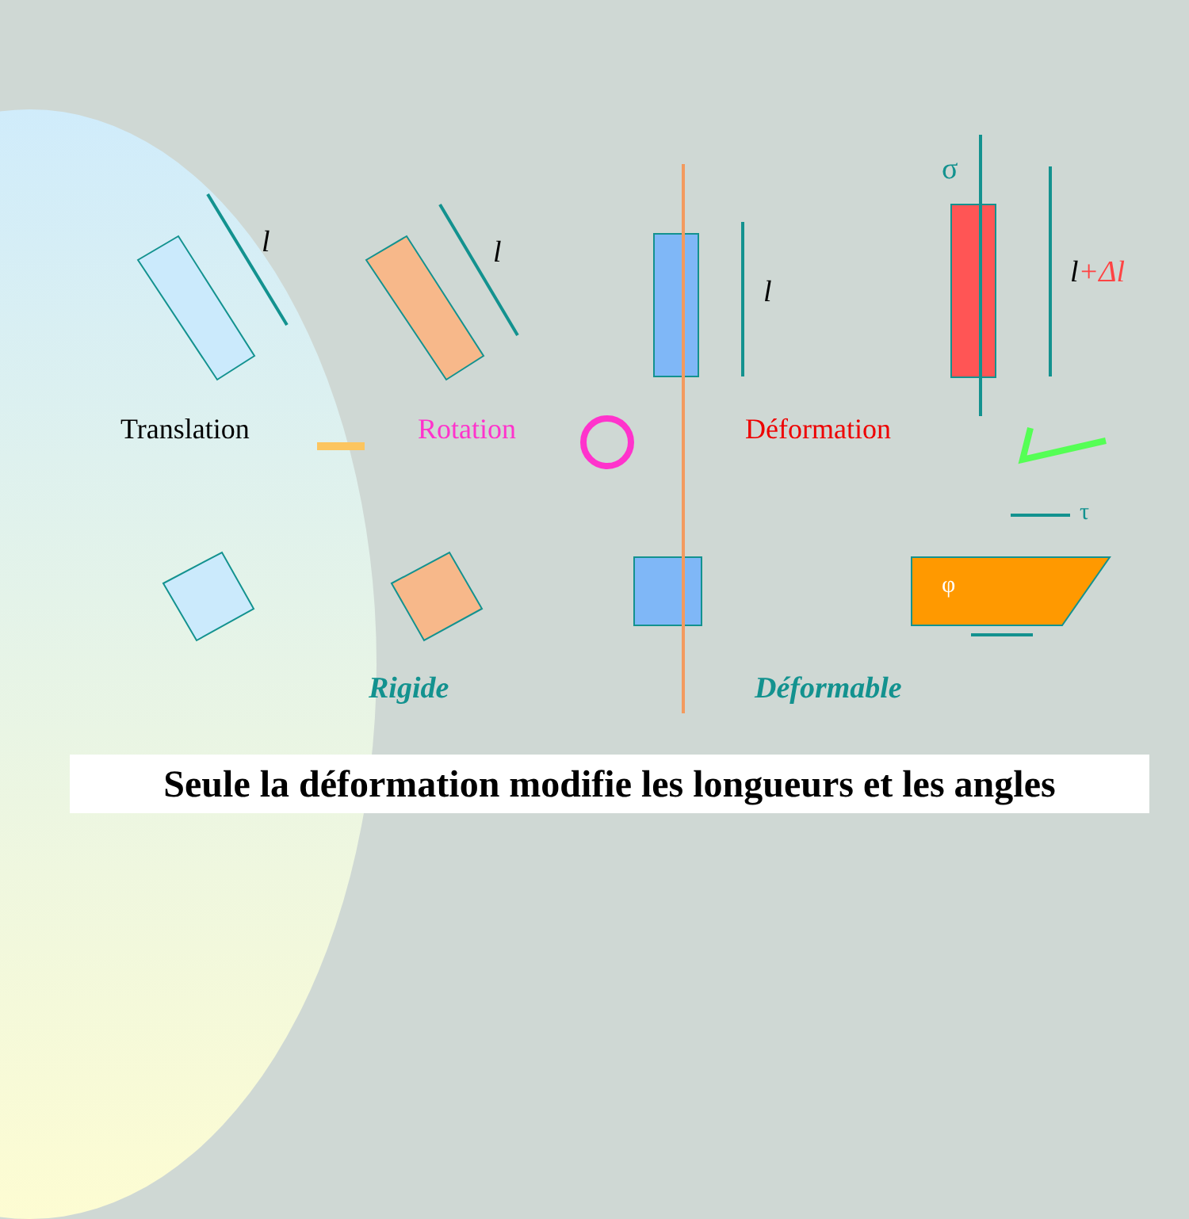l l
l
l+Δl
σ
τ
φ
Translation Rotation Déformation
Rigide Déformable
Seule la déformation modifie les longueurs et les angles